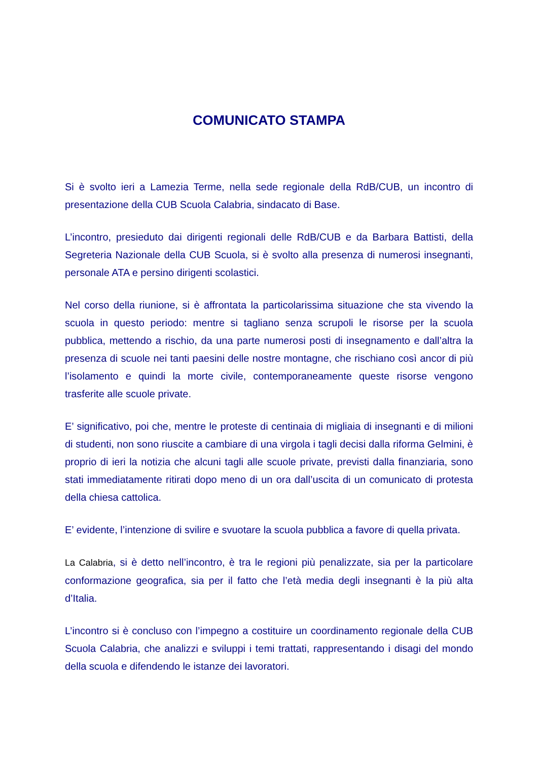COMUNICATO STAMPA
Si è svolto ieri a Lamezia Terme, nella sede regionale della RdB/CUB, un incontro di presentazione della CUB Scuola Calabria, sindacato di Base.
L’incontro, presieduto dai dirigenti regionali delle RdB/CUB e da Barbara Battisti, della Segreteria Nazionale della CUB Scuola, si è svolto alla presenza di numerosi insegnanti, personale ATA e persino dirigenti scolastici.
Nel corso della riunione, si è affrontata la particolarissima situazione che sta vivendo la scuola in questo periodo: mentre si tagliano senza scrupoli le risorse per la scuola pubblica, mettendo a rischio, da una parte numerosi posti di insegnamento e dall’altra la presenza di scuole nei tanti paesini delle nostre montagne, che rischiano così ancor di più l’isolamento e quindi la morte civile, contemporaneamente queste risorse vengono trasferite alle scuole private.
E’ significativo, poi che, mentre le proteste di centinaia di migliaia di insegnanti e di milioni di studenti, non sono riuscite a cambiare di una virgola i tagli decisi dalla riforma Gelmini, è proprio di ieri la notizia che alcuni tagli alle scuole private, previsti dalla finanziaria, sono stati immediatamente ritirati dopo meno di un ora dall’uscita di un comunicato di protesta della chiesa cattolica.
E’ evidente, l’intenzione di svilire e svuotare la scuola pubblica a favore di quella privata.
La Calabria, si è detto nell’incontro, è tra le regioni più penalizzate, sia per la particolare conformazione geografica, sia per il fatto che l’età media degli insegnanti è la più alta d’Italia.
L’incontro si è concluso con l’impegno a costituire un coordinamento regionale della CUB Scuola Calabria, che analizzi e sviluppi i temi trattati, rappresentando i disagi del mondo della scuola e difendendo le istanze dei lavoratori.